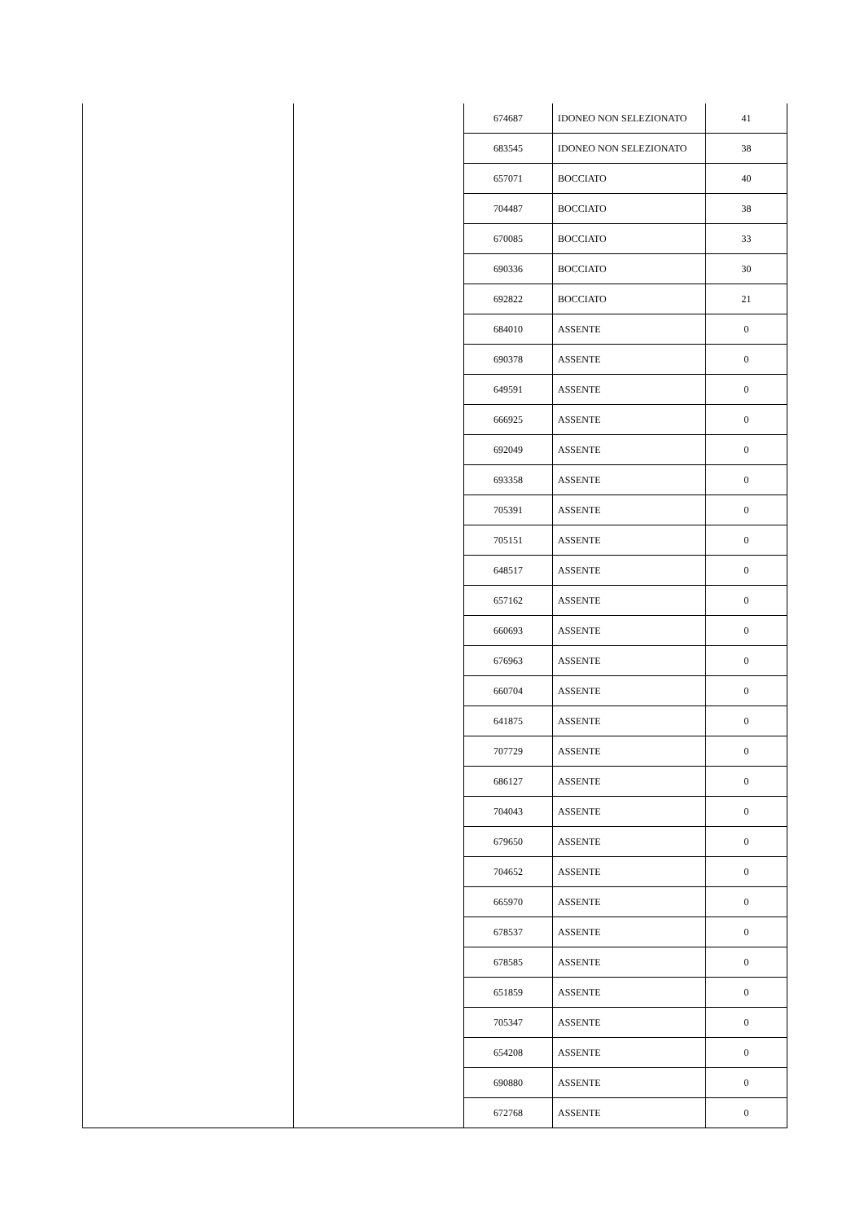| | | 674687 | IDONEO NON SELEZIONATO | 41 |
| | | 683545 | IDONEO NON SELEZIONATO | 38 |
| | | 657071 | BOCCIATO | 40 |
| | | 704487 | BOCCIATO | 38 |
| | | 670085 | BOCCIATO | 33 |
| | | 690336 | BOCCIATO | 30 |
| | | 692822 | BOCCIATO | 21 |
| | | 684010 | ASSENTE | 0 |
| | | 690378 | ASSENTE | 0 |
| | | 649591 | ASSENTE | 0 |
| | | 666925 | ASSENTE | 0 |
| | | 692049 | ASSENTE | 0 |
| | | 693358 | ASSENTE | 0 |
| | | 705391 | ASSENTE | 0 |
| | | 705151 | ASSENTE | 0 |
| | | 648517 | ASSENTE | 0 |
| | | 657162 | ASSENTE | 0 |
| | | 660693 | ASSENTE | 0 |
| | | 676963 | ASSENTE | 0 |
| | | 660704 | ASSENTE | 0 |
| | | 641875 | ASSENTE | 0 |
| | | 707729 | ASSENTE | 0 |
| | | 686127 | ASSENTE | 0 |
| | | 704043 | ASSENTE | 0 |
| | | 679650 | ASSENTE | 0 |
| | | 704652 | ASSENTE | 0 |
| | | 665970 | ASSENTE | 0 |
| | | 678537 | ASSENTE | 0 |
| | | 678585 | ASSENTE | 0 |
| | | 651859 | ASSENTE | 0 |
| | | 705347 | ASSENTE | 0 |
| | | 654208 | ASSENTE | 0 |
| | | 690880 | ASSENTE | 0 |
| | | 672768 | ASSENTE | 0 |